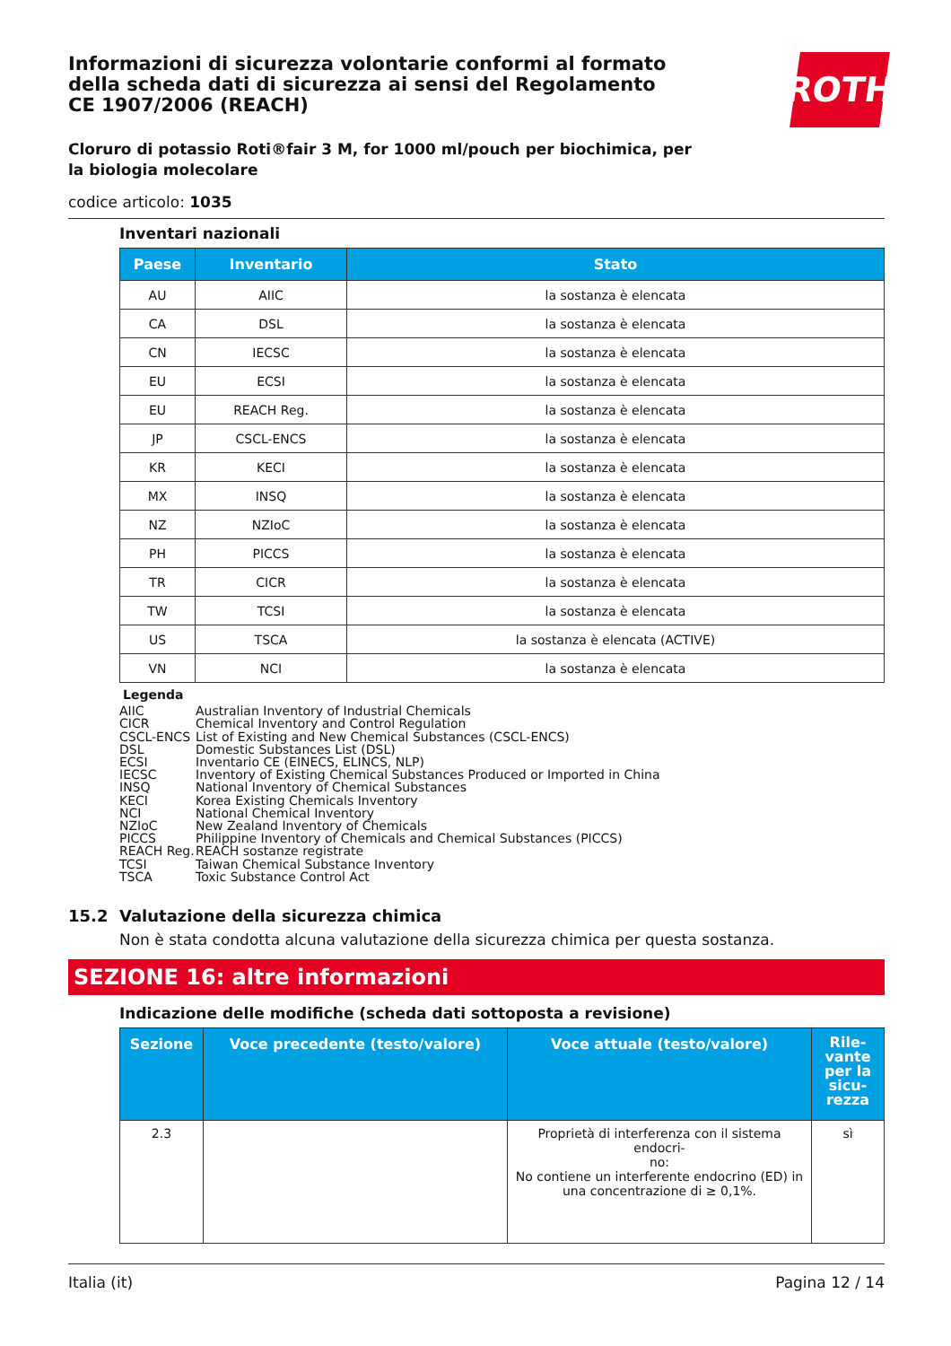ROTH
Informazioni di sicurezza volontarie conformi al formato della scheda dati di sicurezza ai sensi del Regolamento CE 1907/2006 (REACH)
Cloruro di potassio Roti®fair 3 M, for 1000 ml/pouch per biochimica, per la biologia molecolare
codice articolo: 1035
Inventari nazionali
| Paese | Inventario | Stato |
| --- | --- | --- |
| AU | AIIC | la sostanza è elencata |
| CA | DSL | la sostanza è elencata |
| CN | IECSC | la sostanza è elencata |
| EU | ECSI | la sostanza è elencata |
| EU | REACH Reg. | la sostanza è elencata |
| JP | CSCL-ENCS | la sostanza è elencata |
| KR | KECI | la sostanza è elencata |
| MX | INSQ | la sostanza è elencata |
| NZ | NZIoC | la sostanza è elencata |
| PH | PICCS | la sostanza è elencata |
| TR | CICR | la sostanza è elencata |
| TW | TCSI | la sostanza è elencata |
| US | TSCA | la sostanza è elencata (ACTIVE) |
| VN | NCI | la sostanza è elencata |
Legenda
AIIC Australian Inventory of Industrial Chemicals
CICR Chemical Inventory and Control Regulation
CSCL-ENCS List of Existing and New Chemical Substances (CSCL-ENCS)
DSL Domestic Substances List (DSL)
ECSI Inventario CE (EINECS, ELINCS, NLP)
IECSC Inventory of Existing Chemical Substances Produced or Imported in China
INSQ National Inventory of Chemical Substances
KECI Korea Existing Chemicals Inventory
NCI National Chemical Inventory
NZIoC New Zealand Inventory of Chemicals
PICCS Philippine Inventory of Chemicals and Chemical Substances (PICCS)
REACH Reg. REACH sostanze registrate
TCSI Taiwan Chemical Substance Inventory
TSCA Toxic Substance Control Act
15.2 Valutazione della sicurezza chimica
Non è stata condotta alcuna valutazione della sicurezza chimica per questa sostanza.
SEZIONE 16: altre informazioni
Indicazione delle modifiche (scheda dati sottoposta a revisione)
| Sezione | Voce precedente (testo/valore) | Voce attuale (testo/valore) | Rile- vante per la sicu- rezza |
| --- | --- | --- | --- |
| 2.3 | | Proprietà di interferenza con il sistema endocri- no: No contiene un interferente endocrino (ED) in una concentrazione di ≥ 0,1%. | sì |
Italia (it) Pagina 12 / 14